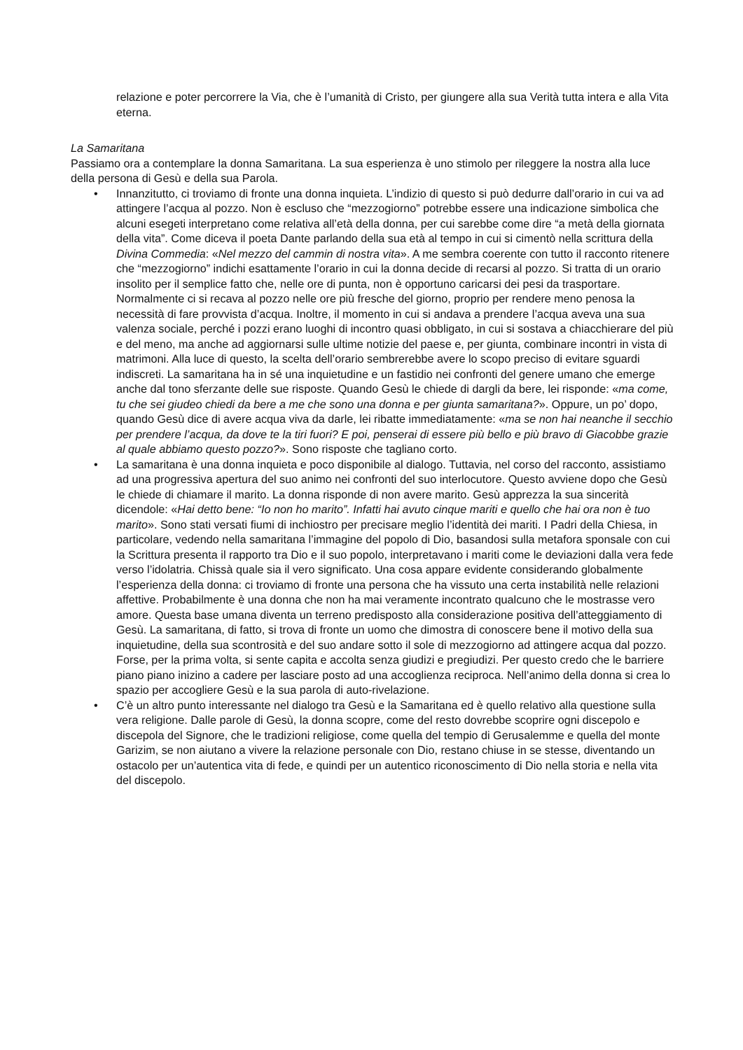relazione e poter percorrere la Via, che è l’umanità di Cristo, per giungere alla sua Verità tutta intera e alla Vita eterna.
La Samaritana
Passiamo ora a contemplare la donna Samaritana. La sua esperienza è uno stimolo per rileggere la nostra alla luce della persona di Gesù e della sua Parola.
• Innanzitutto, ci troviamo di fronte una donna inquieta. L’indizio di questo si può dedurre dall’orario in cui va ad attingere l’acqua al pozzo. Non è escluso che “mezzogiorno” potrebbe essere una indicazione simbolica che alcuni esegeti interpretano come relativa all’età della donna, per cui sarebbe come dire “a metà della giornata della vita”. Come diceva il poeta Dante parlando della sua età al tempo in cui si cimentò nella scrittura della Divina Commedia: «Nel mezzo del cammin di nostra vita». A me sembra coerente con tutto il racconto ritenere che “mezzogiorno” indichi esattamente l’orario in cui la donna decide di recarsi al pozzo. Si tratta di un orario insolito per il semplice fatto che, nelle ore di punta, non è opportuno caricarsi dei pesi da trasportare. Normalmente ci si recava al pozzo nelle ore più fresche del giorno, proprio per rendere meno penosa la necessità di fare provvista d’acqua. Inoltre, il momento in cui si andava a prendere l’acqua aveva una sua valenza sociale, perché i pozzi erano luoghi di incontro quasi obbligato, in cui si sostava a chiacchierare del più e del meno, ma anche ad aggiornarsi sulle ultime notizie del paese e, per giunta, combinare incontri in vista di matrimoni. Alla luce di questo, la scelta dell’orario sembrerebbe avere lo scopo preciso di evitare sguardi indiscreti. La samaritana ha in sé una inquietudine e un fastidio nei confronti del genere umano che emerge anche dal tono sferzante delle sue risposte. Quando Gesù le chiede di dargli da bere, lei risponde: «ma come, tu che sei giudeo chiedi da bere a me che sono una donna e per giunta samaritana?». Oppure, un po’ dopo, quando Gesù dice di avere acqua viva da darle, lei ribatte immediatamente: «ma se non hai neanche il secchio per prendere l’acqua, da dove te la tiri fuori? E poi, penserai di essere più bello e più bravo di Giacobbe grazie al quale abbiamo questo pozzo?». Sono risposte che tagliano corto.
• La samaritana è una donna inquieta e poco disponibile al dialogo. Tuttavia, nel corso del racconto, assistiamo ad una progressiva apertura del suo animo nei confronti del suo interlocutore. Questo avviene dopo che Gesù le chiede di chiamare il marito. La donna risponde di non avere marito. Gesù apprezza la sua sincerità dicendole: «Hai detto bene: “Io non ho marito”. Infatti hai avuto cinque mariti e quello che hai ora non è tuo marito». Sono stati versati fiumi di inchiostro per precisare meglio l’identità dei mariti. I Padri della Chiesa, in particolare, vedendo nella samaritana l’immagine del popolo di Dio, basandosi sulla metafora sponsale con cui la Scrittura presenta il rapporto tra Dio e il suo popolo, interpretavano i mariti come le deviazioni dalla vera fede verso l’idolatria. Chissà quale sia il vero significato. Una cosa appare evidente considerando globalmente l’esperienza della donna: ci troviamo di fronte una persona che ha vissuto una certa instabilità nelle relazioni affettive. Probabilmente è una donna che non ha mai veramente incontrato qualcuno che le mostrasse vero amore. Questa base umana diventa un terreno predisposto alla considerazione positiva dell’atteggiamento di Gesù. La samaritana, di fatto, si trova di fronte un uomo che dimostra di conoscere bene il motivo della sua inquietudine, della sua scontrosità e del suo andare sotto il sole di mezzogiorno ad attingere acqua dal pozzo. Forse, per la prima volta, si sente capita e accolta senza giudizi e pregiudizi. Per questo credo che le barriere piano piano inizino a cadere per lasciare posto ad una accoglienza reciproca. Nell’animo della donna si crea lo spazio per accogliere Gesù e la sua parola di auto-rivelazione.
• C’è un altro punto interessante nel dialogo tra Gesù e la Samaritana ed è quello relativo alla questione sulla vera religione. Dalle parole di Gesù, la donna scopre, come del resto dovrebbe scoprire ogni discepolo e discepola del Signore, che le tradizioni religiose, come quella del tempio di Gerusalemme e quella del monte Garizim, se non aiutano a vivere la relazione personale con Dio, restano chiuse in se stesse, diventando un ostacolo per un’autentica vita di fede, e quindi per un autentico riconoscimento di Dio nella storia e nella vita del discepolo.